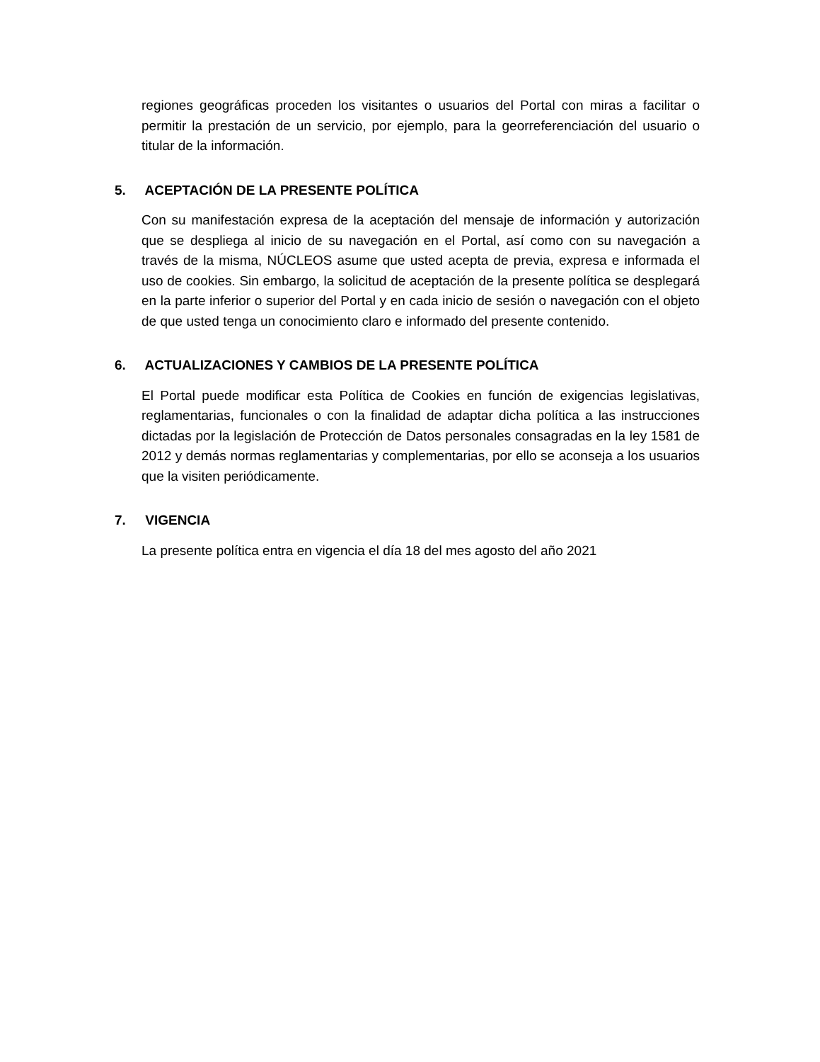regiones geográficas proceden los visitantes o usuarios del Portal con miras a facilitar o permitir la prestación de un servicio, por ejemplo, para la georreferenciación del usuario o titular de la información.
5. ACEPTACIÓN DE LA PRESENTE POLÍTICA
Con su manifestación expresa de la aceptación del mensaje de información y autorización que se despliega al inicio de su navegación en el Portal, así como con su navegación a través de la misma, NÚCLEOS asume que usted acepta de previa, expresa e informada el uso de cookies. Sin embargo, la solicitud de aceptación de la presente política se desplegará en la parte inferior o superior del Portal y en cada inicio de sesión o navegación con el objeto de que usted tenga un conocimiento claro e informado del presente contenido.
6. ACTUALIZACIONES Y CAMBIOS DE LA PRESENTE POLÍTICA
El Portal puede modificar esta Política de Cookies en función de exigencias legislativas, reglamentarias, funcionales o con la finalidad de adaptar dicha política a las instrucciones dictadas por la legislación de Protección de Datos personales consagradas en la ley 1581 de 2012 y demás normas reglamentarias y complementarias, por ello se aconseja a los usuarios que la visiten periódicamente.
7. VIGENCIA
La presente política entra en vigencia el día 18 del mes agosto del año 2021